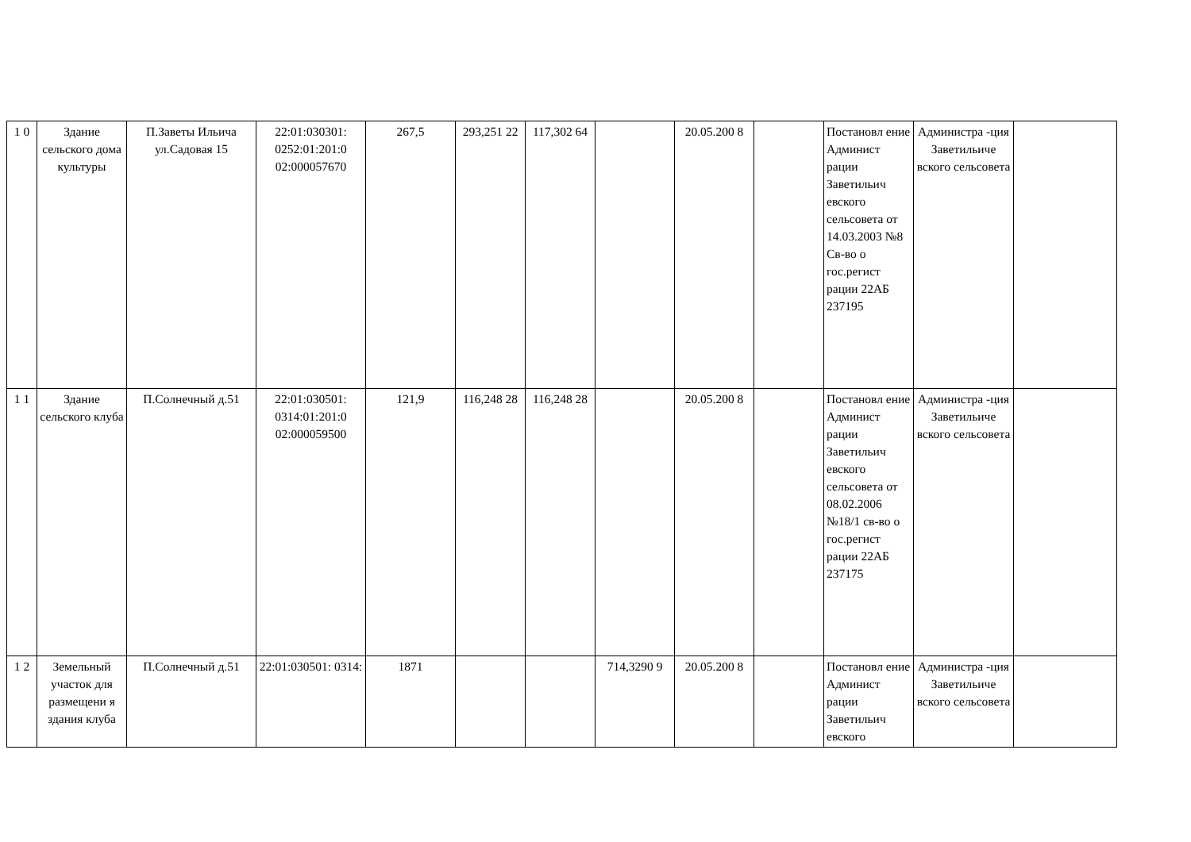| 1 0 | Здание сельского дома культуры | П.Заветы Ильича ул.Садовая 15 | 22:01:030301: 0252:01:201:0 02:000057670 | 267,5 | 293,251 22 | 117,302 64 | | 20.05.200 8 | | Постановл ение Админист рации Заветильич евского сельсовета от 14.03.2003 №8 Св-во о гос.регист рации 22АБ 237195 | Администра -ция Заветильиче вского сельсовета | |
| 1 1 | Здание сельского клуба | П.Солнечный д.51 | 22:01:030501: 0314:01:201:0 02:000059500 | 121,9 | 116,248 28 | 116,248 28 | | 20.05.200 8 | | Постановл ение Админист рации Заветильич евского сельсовета от 08.02.2006 №18/1 св-во о гос.регист рации 22АБ 237175 | Администра -ция Заветильиче вского сельсовета | |
| 1 2 | Земельный участок для размещени я здания клуба | П.Солнечный д.51 | 22:01:030501: 0314: | 1871 | | | 714,3290 9 | 20.05.200 8 | | Постановл ение Админист рации Заветильич евского | Администра -ция Заветильиче вского сельсовета | |